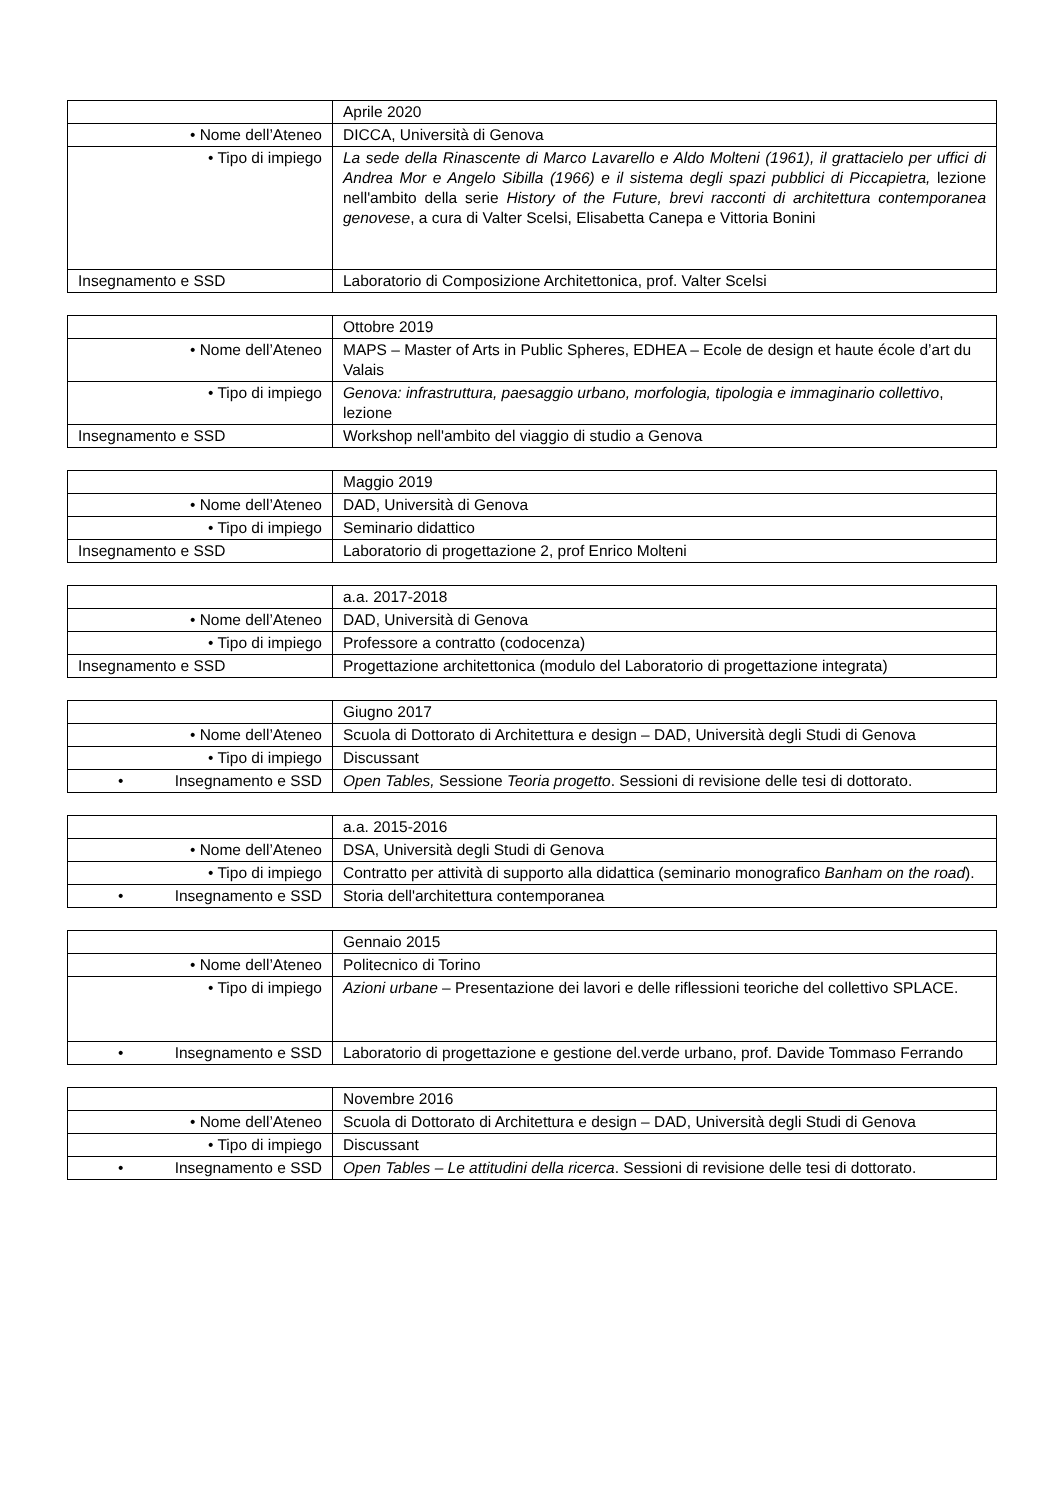| | Aprile 2020 |
| • Nome dell’Ateneo | DICCA, Università di Genova |
| • Tipo di impiego | La sede della Rinascente di Marco Lavarello e Aldo Molteni (1961), il grattacielo per uffici di Andrea Mor e Angelo Sibilla (1966) e il sistema degli spazi pubblici di Piccapietra, lezione nell'ambito della serie History of the Future, brevi racconti di architettura contemporanea genovese , a cura di Valter Scelsi, Elisabetta Canepa e Vittoria Bonini |
| Insegnamento e SSD | Laboratorio di Composizione Architettonica, prof. Valter Scelsi |
| | Ottobre 2019 |
| • Nome dell’Ateneo | MAPS – Master of Arts in Public Spheres, EDHEA – Ecole de design et haute école d’art du Valais |
| • Tipo di impiego | Genova: infrastruttura, paesaggio urbano, morfologia, tipologia e immaginario collettivo , lezione |
| Insegnamento e SSD | Workshop nell'ambito del viaggio di studio a Genova |
| | Maggio 2019 |
| • Nome dell’Ateneo | DAD, Università di Genova |
| • Tipo di impiego | Seminario didattico |
| Insegnamento e SSD | Laboratorio di progettazione 2, prof Enrico Molteni |
| | a.a. 2017-2018 |
| • Nome dell’Ateneo | DAD, Università di Genova |
| • Tipo di impiego | Professore a contratto (codocenza) |
| Insegnamento e SSD | Progettazione architettonica (modulo del Laboratorio di progettazione integrata) |
| | Giugno 2017 |
| • Nome dell’Ateneo | Scuola di Dottorato di Architettura e design – DAD, Università degli Studi di Genova |
| • Tipo di impiego | Discussant |
| • Insegnamento e SSD | Open Tables, Sessione Teoria progetto . Sessioni di revisione delle tesi di dottorato. |
| | a.a. 2015-2016 |
| • Nome dell’Ateneo | DSA, Università degli Studi di Genova |
| • Tipo di impiego | Contratto per attività di supporto alla didattica (seminario monografico Banham on the road ). |
| • Insegnamento e SSD | Storia dell'architettura contemporanea |
| | Gennaio 2015 |
| • Nome dell’Ateneo | Politecnico di Torino |
| • Tipo di impiego | Azioni urbane – Presentazione dei lavori e delle riflessioni teoriche del collettivo SPLACE. |
| • Insegnamento e SSD | Laboratorio di progettazione e gestione del.verde urbano, prof. Davide Tommaso Ferrando |
| | Novembre 2016 |
| • Nome dell’Ateneo | Scuola di Dottorato di Architettura e design – DAD, Università degli Studi di Genova |
| • Tipo di impiego | Discussant |
| • Insegnamento e SSD | Open Tables – Le attitudini della ricerca . Sessioni di revisione delle tesi di dottorato. |